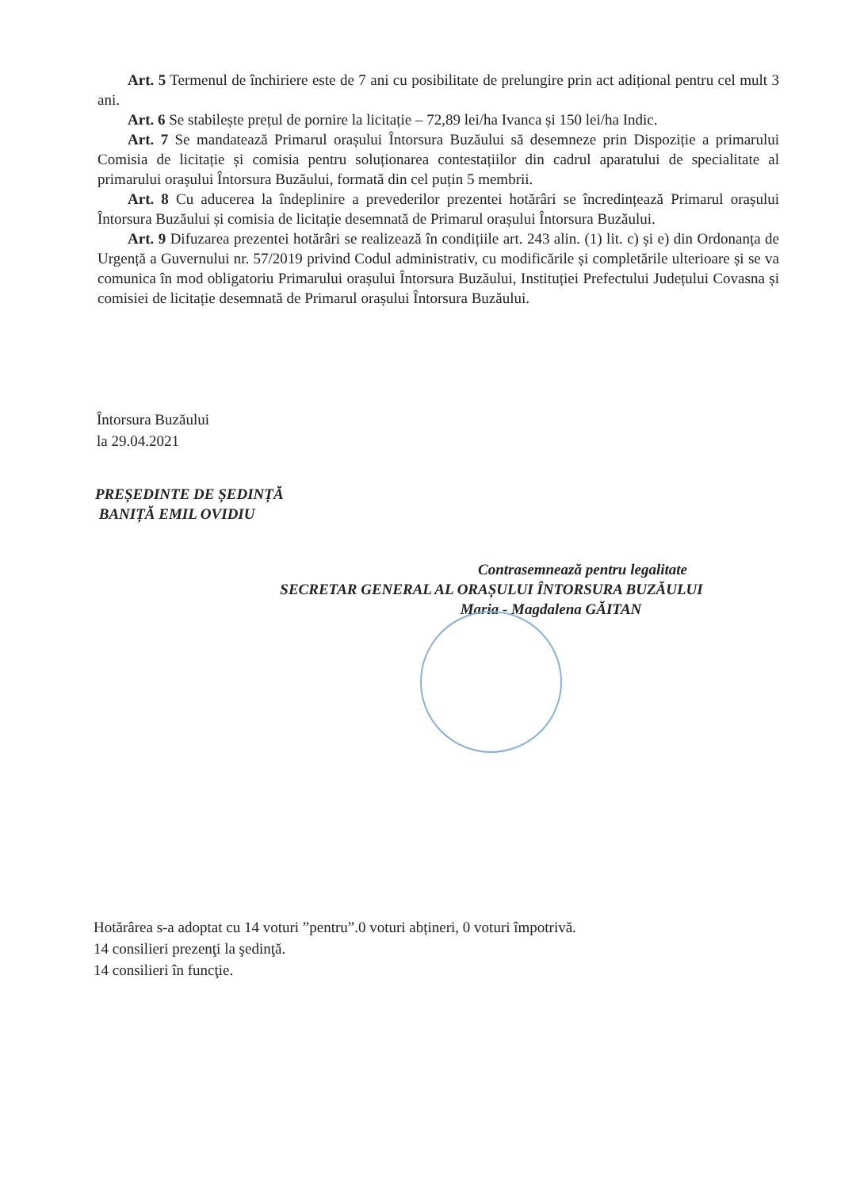Art. 5 Termenul de închiriere este de 7 ani cu posibilitate de prelungire prin act adițional pentru cel mult 3 ani.
Art. 6 Se stabilește prețul de pornire la licitație – 72,89 lei/ha Ivanca și 150 lei/ha Indic.
Art. 7 Se mandatează Primarul orașului Întorsura Buzăului să desemneze prin Dispoziție a primarului Comisia de licitație și comisia pentru soluționarea contestațiilor din cadrul aparatului de specialitate al primarului orașului Întorsura Buzăului, formată din cel puțin 5 membrii.
Art. 8 Cu aducerea la îndeplinire a prevederilor prezentei hotărâri se încredințează Primarul orașului Întorsura Buzăului și comisia de licitație desemnată de Primarul orașului Întorsura Buzăului.
Art. 9 Difuzarea prezentei hotărâri se realizează în condițiile art. 243 alin. (1) lit. c) și e) din Ordonanța de Urgență a Guvernului nr. 57/2019 privind Codul administrativ, cu modificările și completările ulterioare și se va comunica în mod obligatoriu Primarului orașului Întorsura Buzăului, Instituției Prefectului Județului Covasna și comisiei de licitație desemnată de Primarul orașului Întorsura Buzăului.
Întorsura Buzăului
la 29.04.2021
PREȘEDINTE DE ȘEDINȚĂ
BANIȚĂ EMIL OVIDIU
Contrasemnează pentru legalitate
SECRETAR GENERAL AL ORAȘULUI ÎNTORSURA BUZĂULUI
Maria - Magdalena GĂITAN
Hotărârea s-a adoptat cu 14 voturi ”pentru”.0 voturi abțineri, 0 voturi împotrivă.
14 consilieri prezenţi la şedinţă.
14 consilieri în funcţie.